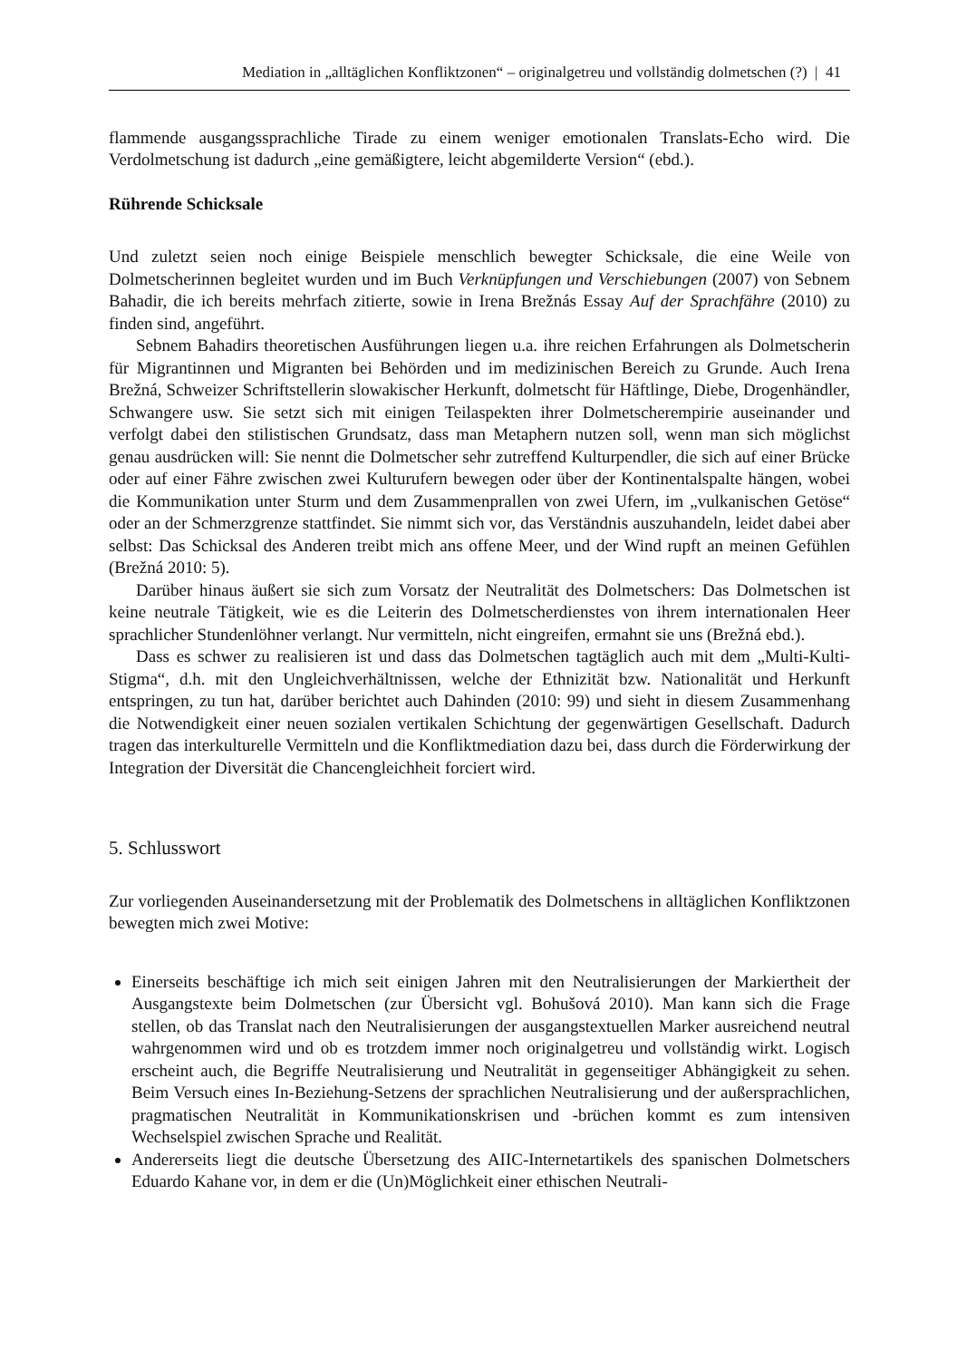Mediation in „alltäglichen Konfliktzonen“ – originalgetreu und vollständig dolmetschen (?) | 41
flammende ausgangssprachliche Tirade zu einem weniger emotionalen Translats-Echo wird. Die Verdolmetschung ist dadurch „eine gemäßigtere, leicht abgemilderte Version“ (ebd.).
Rührende Schicksale
Und zuletzt seien noch einige Beispiele menschlich bewegter Schicksale, die eine Weile von Dolmetscherinnen begleitet wurden und im Buch Verknüpfungen und Verschiebungen (2007) von Sebnem Bahadir, die ich bereits mehrfach zitierte, sowie in Irena Brežnás Essay Auf der Sprachfähre (2010) zu finden sind, angeführt.
Sebnem Bahadirs theoretischen Ausführungen liegen u.a. ihre reichen Erfahrungen als Dolmetscherin für Migrantinnen und Migranten bei Behörden und im medizinischen Bereich zu Grunde. Auch Irena Brežná, Schweizer Schriftstellerin slowakischer Herkunft, dolmetscht für Häftlinge, Diebe, Drogenhändler, Schwangere usw. Sie setzt sich mit einigen Teilaspekten ihrer Dolmetscherempirie auseinander und verfolgt dabei den stilistischen Grundsatz, dass man Metaphern nutzen soll, wenn man sich möglichst genau ausdrücken will: Sie nennt die Dolmetscher sehr zutreffend Kulturpendler, die sich auf einer Brücke oder auf einer Fähre zwischen zwei Kulturufern bewegen oder über der Kontinentalspalte hängen, wobei die Kommunikation unter Sturm und dem Zusammenprallen von zwei Ufern, im „vulkanischen Getöse“ oder an der Schmerzgrenze stattfindet. Sie nimmt sich vor, das Verständnis auszuhandeln, leidet dabei aber selbst: Das Schicksal des Anderen treibt mich ans offene Meer, und der Wind rupft an meinen Gefühlen (Brežná 2010: 5).
Darüber hinaus äußert sie sich zum Vorsatz der Neutralität des Dolmetschers: Das Dolmetschen ist keine neutrale Tätigkeit, wie es die Leiterin des Dolmetscherdienstes von ihrem internationalen Heer sprachlicher Stundenlöhner verlangt. Nur vermitteln, nicht eingreifen, ermahnt sie uns (Brežná ebd.).
Dass es schwer zu realisieren ist und dass das Dolmetschen tagtäglich auch mit dem „Multi-Kulti-Stigma“, d.h. mit den Ungleichverhältnissen, welche der Ethnizität bzw. Nationalität und Herkunft entspringen, zu tun hat, darüber berichtet auch Dahinden (2010: 99) und sieht in diesem Zusammenhang die Notwendigkeit einer neuen sozialen vertikalen Schichtung der gegenwärtigen Gesellschaft. Dadurch tragen das interkulturelle Vermitteln und die Konfliktmediation dazu bei, dass durch die Förderwirkung der Integration der Diversität die Chancengleichheit forciert wird.
5. Schlusswort
Zur vorliegenden Auseinandersetzung mit der Problematik des Dolmetschens in alltäglichen Konfliktzonen bewegten mich zwei Motive:
Einerseits beschäftige ich mich seit einigen Jahren mit den Neutralisierungen der Markiertheit der Ausgangstexte beim Dolmetschen (zur Übersicht vgl. Bohušová 2010). Man kann sich die Frage stellen, ob das Translat nach den Neutralisierungen der ausgangstextuellen Marker ausreichend neutral wahrgenommen wird und ob es trotzdem immer noch originalgetreu und vollständig wirkt. Logisch erscheint auch, die Begriffe Neutralisierung und Neutralität in gegenseitiger Abhängigkeit zu sehen. Beim Versuch eines In-Beziehung-Setzens der sprachlichen Neutralisierung und der außersprachlichen, pragmatischen Neutralität in Kommunikationskrisen und -brüchen kommt es zum intensiven Wechselspiel zwischen Sprache und Realität.
Andererseits liegt die deutsche Übersetzung des AIIC-Internetartikels des spanischen Dolmetschers Eduardo Kahane vor, in dem er die (Un)Möglichkeit einer ethischen Neutrali-